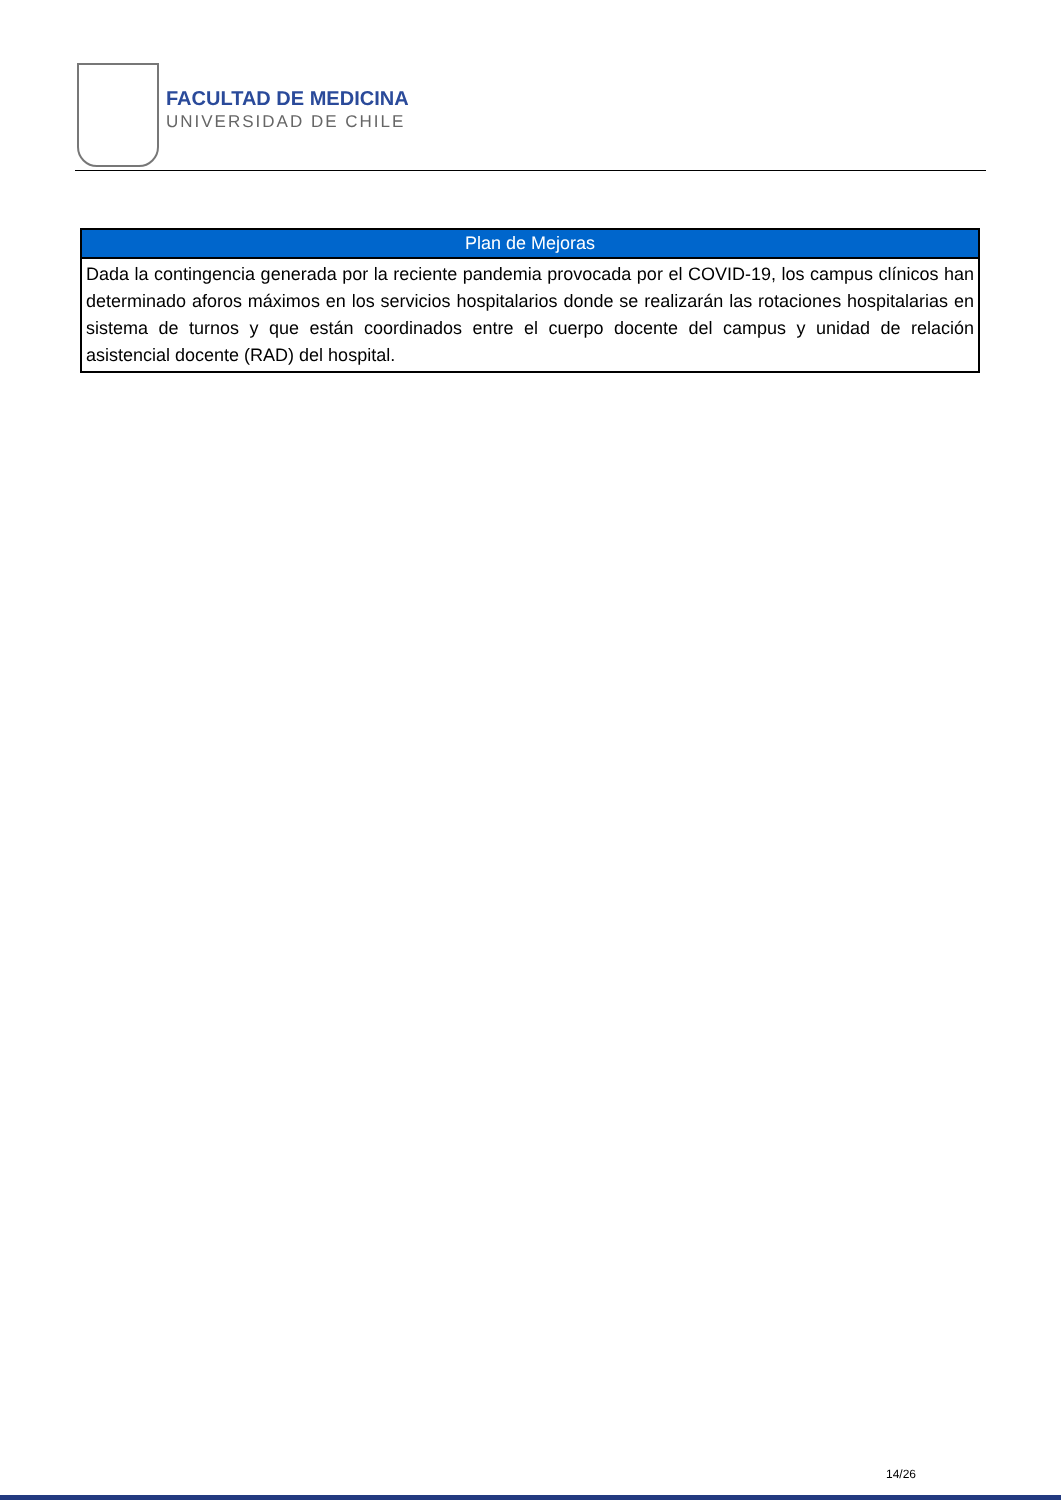FACULTAD DE MEDICINA
UNIVERSIDAD DE CHILE
| Plan de Mejoras |
| --- |
| Dada la contingencia generada por la reciente pandemia provocada por el COVID-19, los campus clínicos han determinado aforos máximos en los servicios hospitalarios donde se realizarán las rotaciones hospitalarias en sistema de turnos y que están coordinados entre el cuerpo docente del campus y unidad de relación asistencial docente (RAD) del hospital. |
14/26